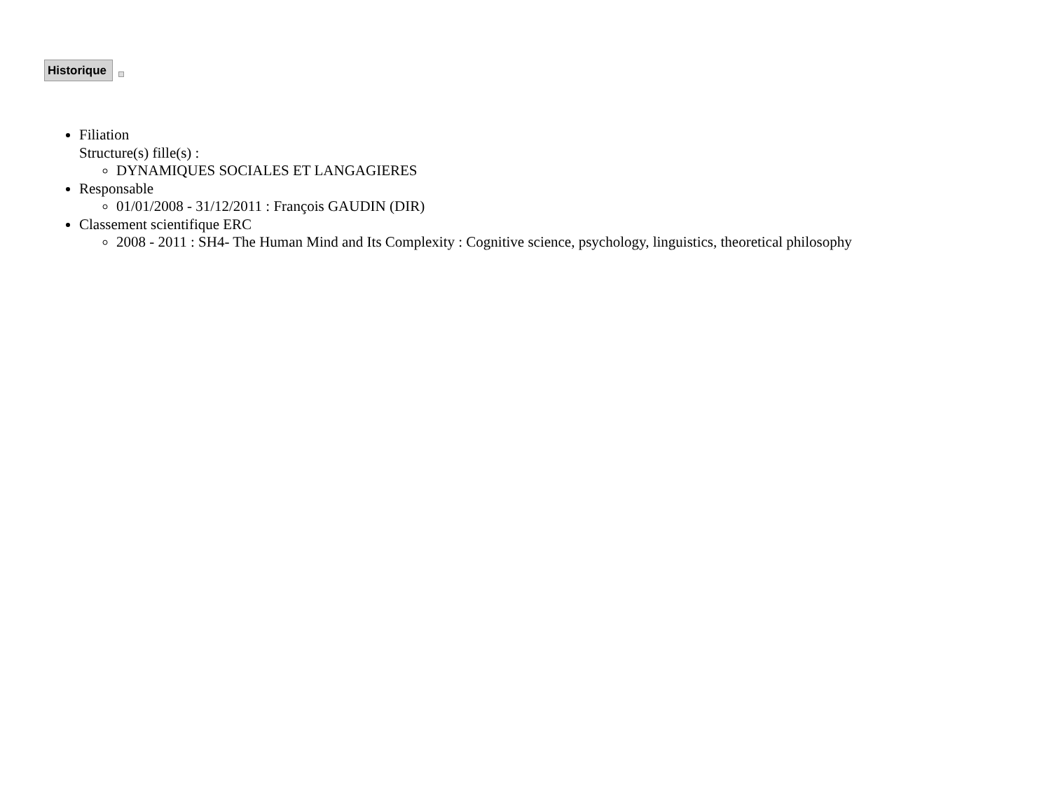Historique
Filiation
Structure(s) fille(s) :
DYNAMIQUES SOCIALES ET LANGAGIERES
Responsable
01/01/2008 - 31/12/2011 : François GAUDIN (DIR)
Classement scientifique ERC
2008 - 2011 : SH4- The Human Mind and Its Complexity : Cognitive science, psychology, linguistics, theoretical philosophy